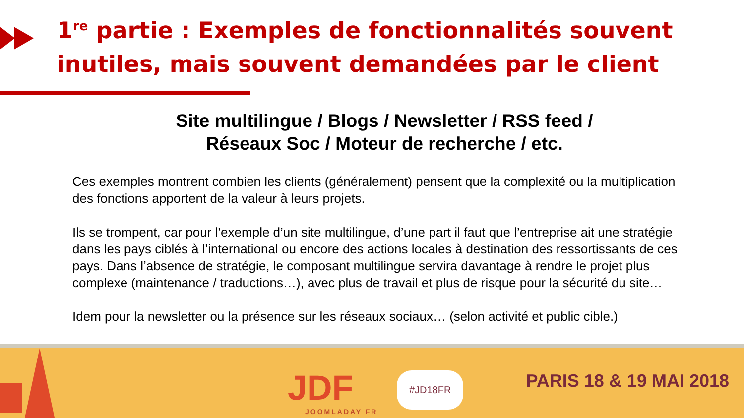1<sup>re</sup> partie : Exemples de fonctionnalités souvent inutiles, mais souvent demandées par le client
Site multilingue / Blogs / Newsletter / RSS feed / Réseaux Soc / Moteur de recherche / etc.
Ces exemples montrent combien les clients (généralement) pensent que la complexité ou la multiplication des fonctions apportent de la valeur à leurs projets.
Ils se trompent, car pour l’exemple d’un site multilingue, d’une part il faut que l’entreprise ait une stratégie dans les pays ciblés à l’international ou encore des actions locales à destination des ressortissants de ces pays. Dans l’absence de stratégie, le composant multilingue servira davantage à rendre le projet plus complexe (maintenance / traductions…), avec plus de travail et plus de risque pour la sécurité du site…
Idem pour la newsletter ou la présence sur les réseaux sociaux… (selon activité et public cible.)
JDF
JOOMLADAY FR
#JD18FR PARIS 18 & 19 MAI 2018